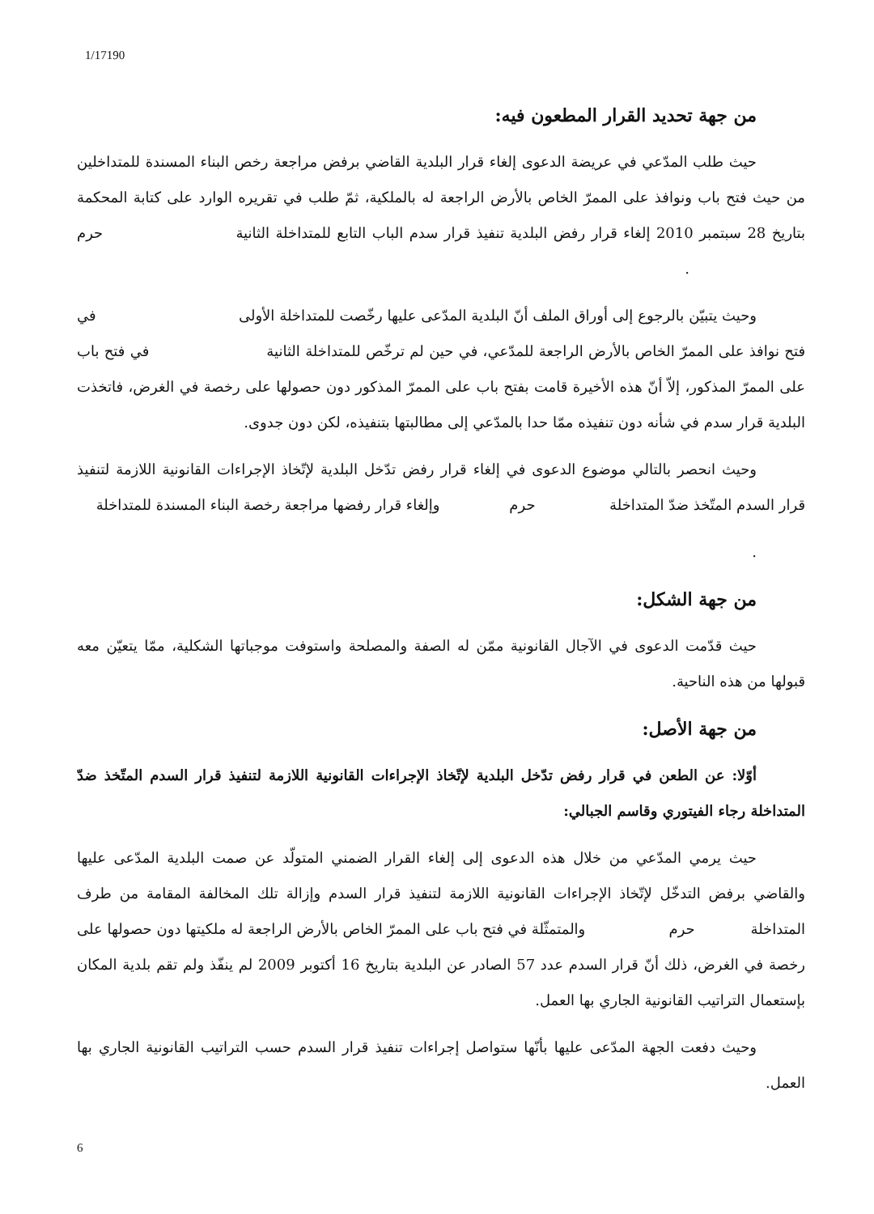1/17190
من جهة تحديد القرار المطعون فيه:
حيث طلب المدّعي في عريضة الدعوى إلغاء قرار البلدية القاضي برفض مراجعة رخص البناء المسندة للمتداخلين من حيث فتح باب ونوافذ على الممرّ الخاص بالأرض الراجعة له بالملكية، ثمّ طلب في تقريره الوارد على كتابة المحكمة بتاريخ 28 سبتمبر 2010 إلغاء قرار رفض البلدية تنفيذ قرار سدم الباب التابع للمتداخلة الثانية حرم .
وحيث يتبيّن بالرجوع إلى أوراق الملف أنّ البلدية المدّعى عليها رخّصت للمتداخلة الأولى في فتح نوافذ على الممرّ الخاص بالأرض الراجعة للمدّعي، في حين لم ترخّص للمتداخلة الثانية في فتح باب على الممرّ المذكور، إلاّ أنّ هذه الأخيرة قامت بفتح باب على الممرّ المذكور دون حصولها على رخصة في الغرض، فاتخذت البلدية قرار سدم في شأنه دون تنفيذه ممّا حدا بالمدّعي إلى مطالبتها بتنفيذه، لكن دون جدوى.
وحيث انحصر بالتالي موضوع الدعوى في إلغاء قرار رفض تدّخل البلدية لإتّخاذ الإجراءات القانونية اللازمة لتنفيذ قرار السدم المتّخذ ضدّ المتداخلة حرم وإلغاء قرار رفضها مراجعة رخصة البناء المسندة للمتداخلة
.
من جهة الشكل:
حيث قدّمت الدعوى في الآجال القانونية ممّن له الصفة والمصلحة واستوفت موجباتها الشكلية، ممّا يتعيّن معه قبولها من هذه الناحية.
من جهة الأصل:
أوّلا: عن الطعن في قرار رفض تدّخل البلدية لإتّخاذ الإجراءات القانونية اللازمة لتنفيذ قرار السدم المتّخذ ضدّ المتداخلة رجاء الفيتوري وقاسم الجبالي:
حيث يرمي المدّعي من خلال هذه الدعوى إلى إلغاء القرار الضمني المتولّد عن صمت البلدية المدّعى عليها والقاضي برفض التدخّل لإتّخاذ الإجراءات القانونية اللازمة لتنفيذ قرار السدم وإزالة تلك المخالفة المقامة من طرف المتداخلة حرم والمتمثّلة في فتح باب على الممرّ الخاص بالأرض الراجعة له ملكيتها دون حصولها على رخصة في الغرض، ذلك أنّ قرار السدم عدد 57 الصادر عن البلدية بتاريخ 16 أكتوبر 2009 لم ينفّذ ولم تقم بلدية المكان بإستعمال التراتيب القانونية الجاري بها العمل.
وحيث دفعت الجهة المدّعى عليها بأنّها ستواصل إجراءات تنفيذ قرار السدم حسب التراتيب القانونية الجاري بها العمل.
6